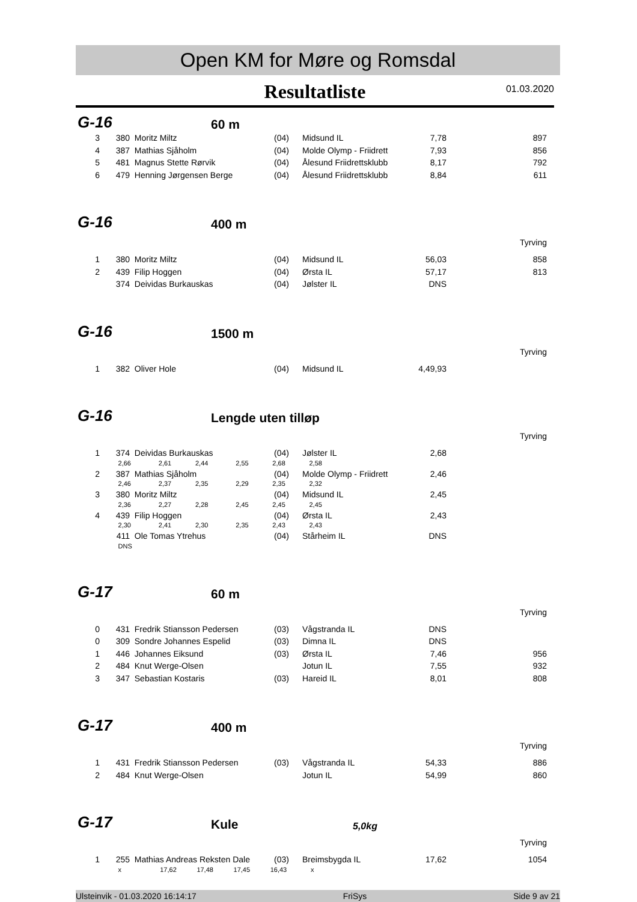Open KM for Møre og Romsdal
Resultatliste
01.03.2020
G-16 60 m
| 3 | 380 | Moritz Miltz | (04) | Midsund IL | 7,78 | 897 |
| 4 | 387 | Mathias Sjåholm | (04) | Molde Olymp - Friidrett | 7,93 | 856 |
| 5 | 481 | Magnus Stette Rørvik | (04) | Ålesund Friidrettsklubb | 8,17 | 792 |
| 6 | 479 | Henning Jørgensen Berge | (04) | Ålesund Friidrettsklubb | 8,84 | 611 |
G-16 400 m
Tyrving
| 1 | 380 | Moritz Miltz | (04) | Midsund IL | 56,03 | 858 |
| 2 | 439 | Filip Hoggen | (04) | Ørsta IL | 57,17 | 813 |
| | 374 | Deividas Burkauskas | (04) | Jølster IL | DNS | |
G-16 1500 m
Tyrving
| 1 | 382 | Oliver Hole | (04) | Midsund IL | 4,49,93 | |
G-16 Lengde uten tilløp
Tyrving
| 1 | 374 | Deividas Burkauskas | (04) | Jølster IL | 2,68 | |
| | 2,66 2,61 2,44 2,55 2,68 2,58 | | | | | |
| 2 | 387 | Mathias Sjåholm | (04) | Molde Olymp - Friidrett | 2,46 | |
| | 2,46 2,37 2,35 2,29 2,35 2,32 | | | | | |
| 3 | 380 | Moritz Miltz | (04) | Midsund IL | 2,45 | |
| | 2,36 2,27 2,28 2,45 2,45 2,45 | | | | | |
| 4 | 439 | Filip Hoggen | (04) | Ørsta IL | 2,43 | |
| | 2,30 2,41 2,30 2,35 2,43 2,43 | | | | | |
| | 411 | Ole Tomas Ytrehus | (04) | Stårheim IL | DNS | |
| | DNS | | | | | |
G-17 60 m
Tyrving
| 0 | 431 | Fredrik Stiansson Pedersen | (03) | Vågstranda IL | DNS | |
| 0 | 309 | Sondre Johannes Espelid | (03) | Dimna IL | DNS | |
| 1 | 446 | Johannes Eiksund | (03) | Ørsta IL | 7,46 | 956 |
| 2 | 484 | Knut Werge-Olsen | | Jotun IL | 7,55 | 932 |
| 3 | 347 | Sebastian Kostaris | (03) | Hareid IL | 8,01 | 808 |
G-17 400 m
Tyrving
| 1 | 431 | Fredrik Stiansson Pedersen | (03) | Vågstranda IL | 54,33 | 886 |
| 2 | 484 | Knut Werge-Olsen | | Jotun IL | 54,99 | 860 |
G-17 Kule 5,0kg
Tyrving
| 1 | 255 | Mathias Andreas Reksten Dale | (03) | Breimsbygda IL | 17,62 | 1054 |
| | x 17,62 17,48 17,45 16,43 x | | | | | |
Ulsteinvik - 01.03.2020 16:14:17 FriSys Side 9 av 21